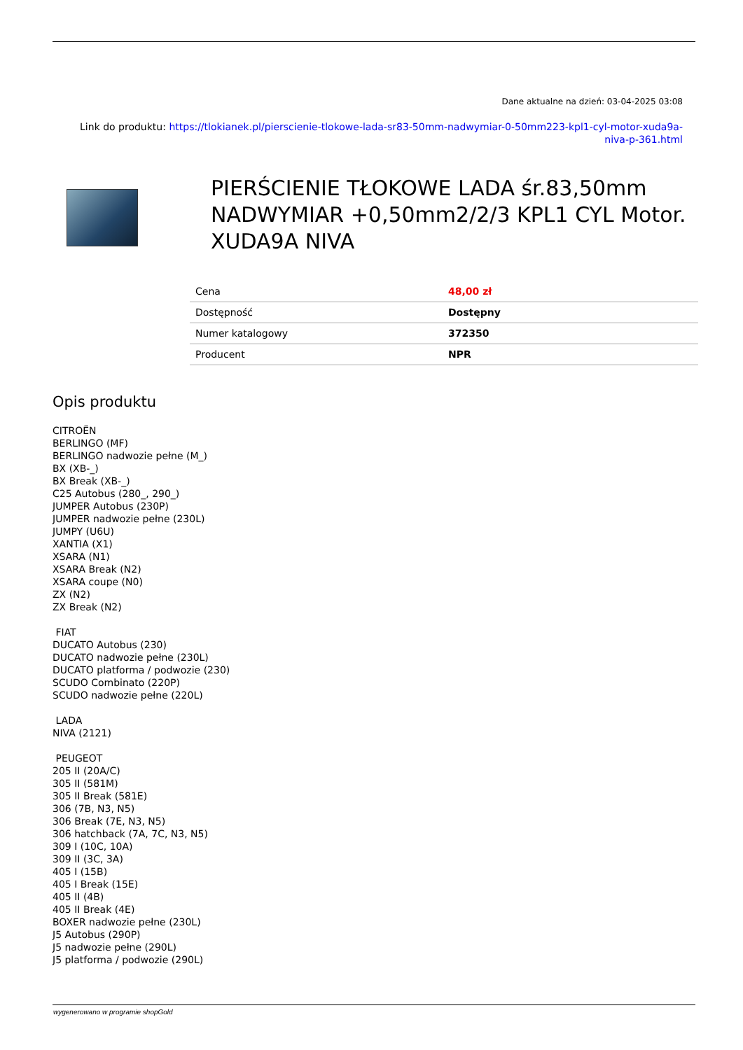Dane aktualne na dzień: 03-04-2025 03:08
Link do produktu: https://tlokianek.pl/pierscienie-tlokowe-lada-sr83-50mm-nadwymiar-0-50mm223-kpl1-cyl-motor-xuda9a-
niva-p-361.html
PIERŚCIENIE TŁOKOWE LADA śr.83,50mm NADWYMIAR +0,50mm2/2/3 KPL1 CYL Motor. XUDA9A NIVA
| Cena | 48,00 zł |
| Dostępność | Dostępny |
| Numer katalogowy | 372350 |
| Producent | NPR |
Opis produktu
CITROËN
BERLINGO (MF)
BERLINGO nadwozie pełne (M_)
BX (XB-_)
BX Break (XB-_)
C25 Autobus (280_, 290_)
JUMPER Autobus (230P)
JUMPER nadwozie pełne (230L)
JUMPY (U6U)
XANTIA (X1)
XSARA (N1)
XSARA Break (N2)
XSARA coupe (N0)
ZX (N2)
ZX Break (N2)
FIAT
DUCATO Autobus (230)
DUCATO nadwozie pełne (230L)
DUCATO platforma / podwozie (230)
SCUDO Combinato (220P)
SCUDO nadwozie pełne (220L)
LADA
NIVA (2121)
PEUGEOT
205 II (20A/C)
305 II (581M)
305 II Break (581E)
306 (7B, N3, N5)
306 Break (7E, N3, N5)
306 hatchback (7A, 7C, N3, N5)
309 I (10C, 10A)
309 II (3C, 3A)
405 I (15B)
405 I Break (15E)
405 II (4B)
405 II Break (4E)
BOXER nadwozie pełne (230L)
J5 Autobus (290P)
J5 nadwozie pełne (290L)
J5 platforma / podwozie (290L)
wygenerowano w programie shopGold